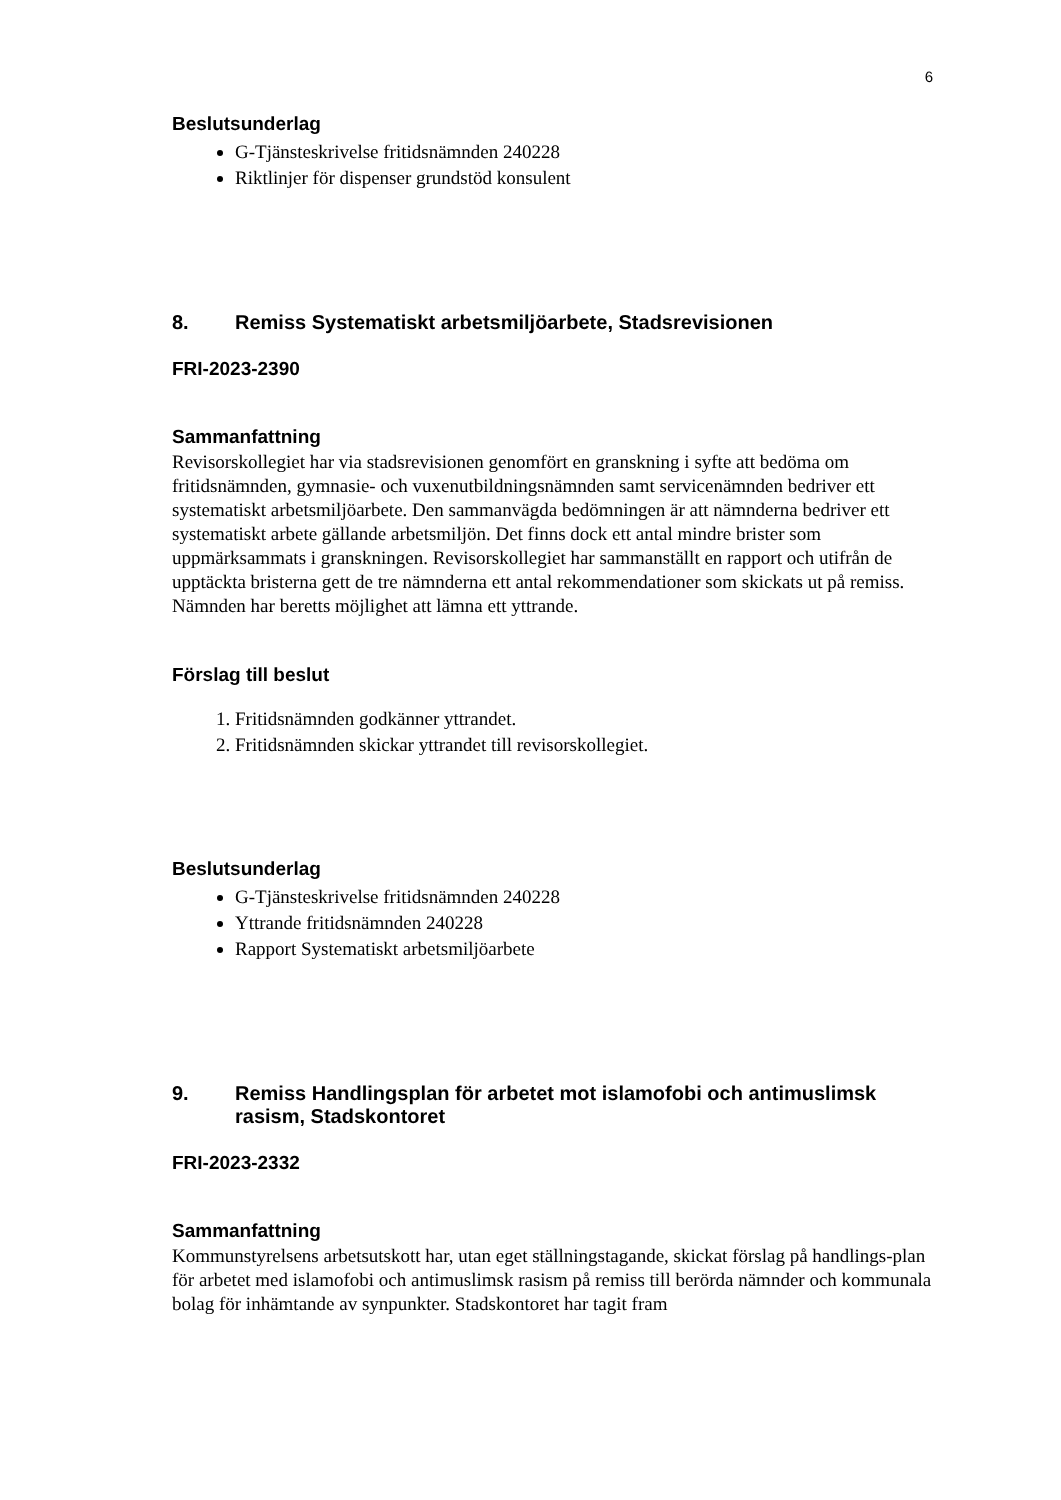6
Beslutsunderlag
G-Tjänsteskrivelse fritidsnämnden 240228
Riktlinjer för dispenser grundstöd konsulent
8. Remiss Systematiskt arbetsmiljöarbete, Stadsrevisionen
FRI-2023-2390
Sammanfattning
Revisorskollegiet har via stadsrevisionen genomfört en granskning i syfte att bedöma om fritidsnämnden, gymnasie- och vuxenutbildningsnämnden samt servicenämnden bedriver ett systematiskt arbetsmiljöarbete. Den sammanvägda bedömningen är att nämnderna bedriver ett systematiskt arbete gällande arbetsmiljön. Det finns dock ett antal mindre brister som uppmärksammats i granskningen. Revisorskollegiet har sammanställt en rapport och utifrån de upptäckta bristerna gett de tre nämnderna ett antal rekommendationer som skickats ut på remiss. Nämnden har beretts möjlighet att lämna ett yttrande.
Förslag till beslut
1. Fritidsnämnden godkänner yttrandet.
2. Fritidsnämnden skickar yttrandet till revisorskollegiet.
Beslutsunderlag
G-Tjänsteskrivelse fritidsnämnden 240228
Yttrande fritidsnämnden 240228
Rapport Systematiskt arbetsmiljöarbete
9. Remiss Handlingsplan för arbetet mot islamofobi och antimuslimsk rasism, Stadskontoret
FRI-2023-2332
Sammanfattning
Kommunstyrelsens arbetsutskott har, utan eget ställningstagande, skickat förslag på handlings-plan för arbetet med islamofobi och antimuslimsk rasism på remiss till berörda nämnder och kommunala bolag för inhämtande av synpunkter. Stadskontoret har tagit fram